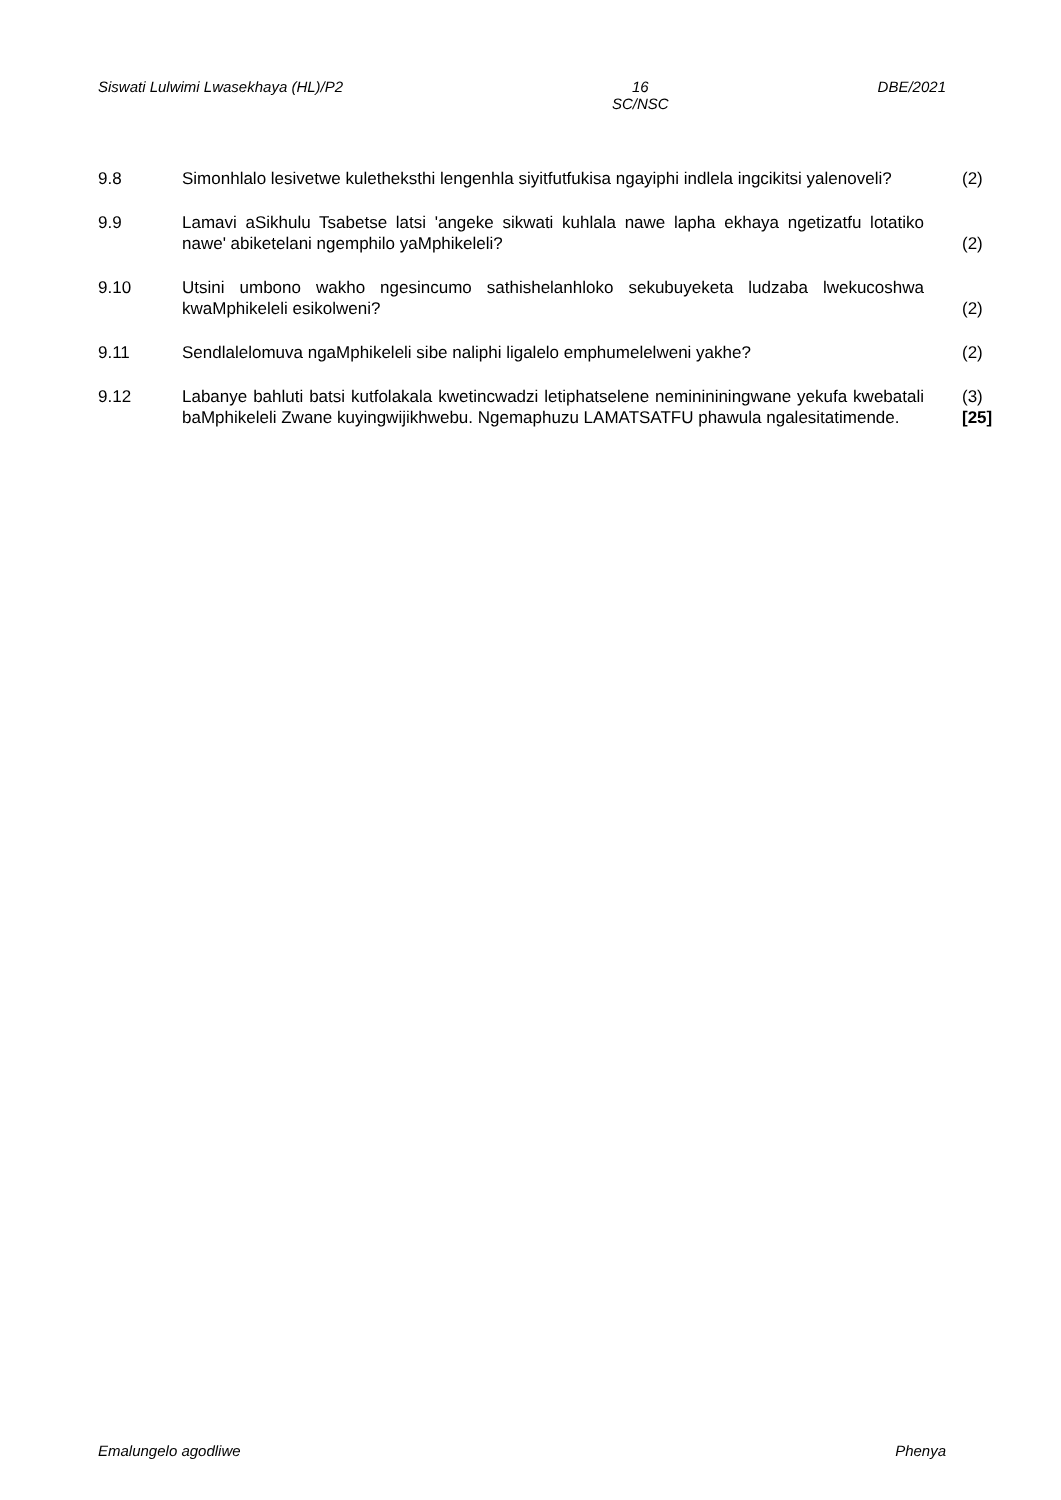Siswati Lulwimi Lwasekhaya (HL)/P2 16
SC/NSC DBE/2021
9.8 Simonhlalo lesivetwe kuletheksthi lengenhla siyitfutfukisa ngayiphi indlela ingcikitsi yalenoveli?
(2)
9.9 Lamavi aSikhulu Tsabetse latsi 'angeke sikwati kuhlala nawe lapha ekhaya ngetizatfu lotatiko nawe' abiketelani ngemphilo yaMphikeleli?
(2)
9.10 Utsini umbono wakho ngesincumo sathishelanhloko sekubuyeketa ludzaba lwekucoshwa kwaMphikeleli esikolweni?
(2)
9.11 Sendlalelomuva ngaMphikeleli sibe naliphi ligalelo emphumelelweni yakhe? (2)
9.12 Labanye bahluti batsi kutfolakala kwetincwadzi letiphatselene neminininingwane yekufa kwebatali baMphikeleli Zwane kuyingwijikhwebu. Ngemaphuzu LAMATSATFU phawula ngalesitatimende.
(3)
[25]
Emalungelo agodliwe Phenya